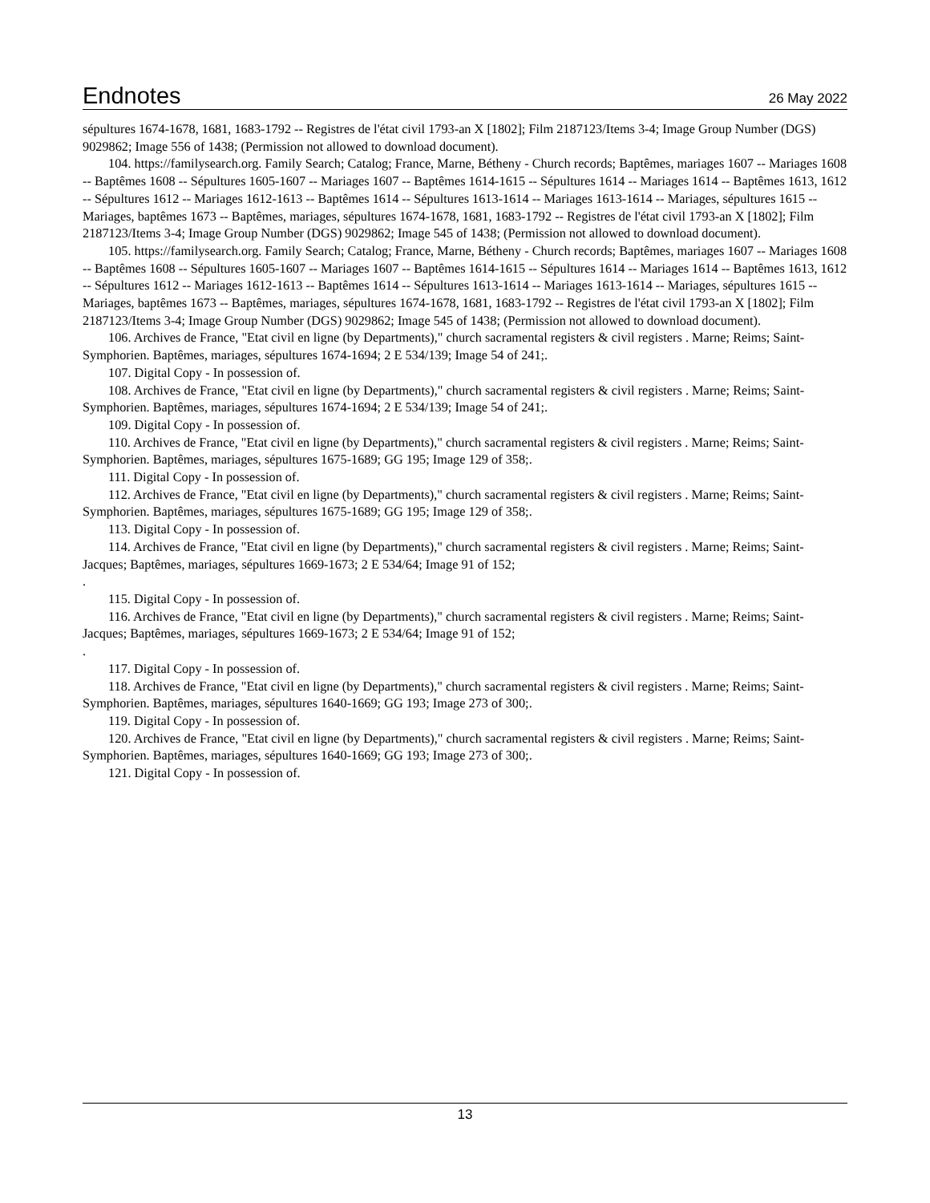Endnotes
26 May 2022
sépultures 1674-1678, 1681, 1683-1792 -- Registres de l'état civil 1793-an X [1802]; Film 2187123/Items 3-4; Image Group Number (DGS) 9029862; Image 556 of 1438; (Permission not allowed to download document).
104. https://familysearch.org. Family Search; Catalog; France, Marne, Bétheny - Church records; Baptêmes, mariages 1607 -- Mariages 1608 -- Baptêmes 1608 -- Sépultures 1605-1607 -- Mariages 1607 -- Baptêmes 1614-1615 -- Sépultures 1614 -- Mariages 1614 -- Baptêmes 1613, 1612 -- Sépultures 1612 -- Mariages 1612-1613 -- Baptêmes 1614 -- Sépultures 1613-1614 -- Mariages 1613-1614 -- Mariages, sépultures 1615 -- Mariages, baptêmes 1673 -- Baptêmes, mariages, sépultures 1674-1678, 1681, 1683-1792 -- Registres de l'état civil 1793-an X [1802]; Film 2187123/Items 3-4; Image Group Number (DGS) 9029862; Image 545 of 1438; (Permission not allowed to download document).
105. https://familysearch.org. Family Search; Catalog; France, Marne, Bétheny - Church records; Baptêmes, mariages 1607 -- Mariages 1608 -- Baptêmes 1608 -- Sépultures 1605-1607 -- Mariages 1607 -- Baptêmes 1614-1615 -- Sépultures 1614 -- Mariages 1614 -- Baptêmes 1613, 1612 -- Sépultures 1612 -- Mariages 1612-1613 -- Baptêmes 1614 -- Sépultures 1613-1614 -- Mariages 1613-1614 -- Mariages, sépultures 1615 -- Mariages, baptêmes 1673 -- Baptêmes, mariages, sépultures 1674-1678, 1681, 1683-1792 -- Registres de l'état civil 1793-an X [1802]; Film 2187123/Items 3-4; Image Group Number (DGS) 9029862; Image 545 of 1438; (Permission not allowed to download document).
106. Archives de France, "Etat civil en ligne (by Departments)," church sacramental registers & civil registers . Marne; Reims; Saint-Symphorien. Baptêmes, mariages, sépultures 1674-1694; 2 E 534/139; Image 54 of 241;.
107. Digital Copy - In possession of.
108. Archives de France, "Etat civil en ligne (by Departments)," church sacramental registers & civil registers . Marne; Reims; Saint-Symphorien. Baptêmes, mariages, sépultures 1674-1694; 2 E 534/139; Image 54 of 241;.
109. Digital Copy - In possession of.
110. Archives de France, "Etat civil en ligne (by Departments)," church sacramental registers & civil registers . Marne; Reims; Saint-Symphorien. Baptêmes, mariages, sépultures 1675-1689; GG 195; Image 129 of 358;.
111. Digital Copy - In possession of.
112. Archives de France, "Etat civil en ligne (by Departments)," church sacramental registers & civil registers . Marne; Reims; Saint-Symphorien. Baptêmes, mariages, sépultures 1675-1689; GG 195; Image 129 of 358;.
113. Digital Copy - In possession of.
114. Archives de France, "Etat civil en ligne (by Departments)," church sacramental registers & civil registers . Marne; Reims; Saint-Jacques; Baptêmes, mariages, sépultures 1669-1673; 2 E 534/64; Image 91 of 152;
.
115. Digital Copy - In possession of.
116. Archives de France, "Etat civil en ligne (by Departments)," church sacramental registers & civil registers . Marne; Reims; Saint-Jacques; Baptêmes, mariages, sépultures 1669-1673; 2 E 534/64; Image 91 of 152;
.
117. Digital Copy - In possession of.
118. Archives de France, "Etat civil en ligne (by Departments)," church sacramental registers & civil registers . Marne; Reims; Saint-Symphorien. Baptêmes, mariages, sépultures 1640-1669; GG 193; Image 273 of 300;.
119. Digital Copy - In possession of.
120. Archives de France, "Etat civil en ligne (by Departments)," church sacramental registers & civil registers . Marne; Reims; Saint-Symphorien. Baptêmes, mariages, sépultures 1640-1669; GG 193; Image 273 of 300;.
121. Digital Copy - In possession of.
13